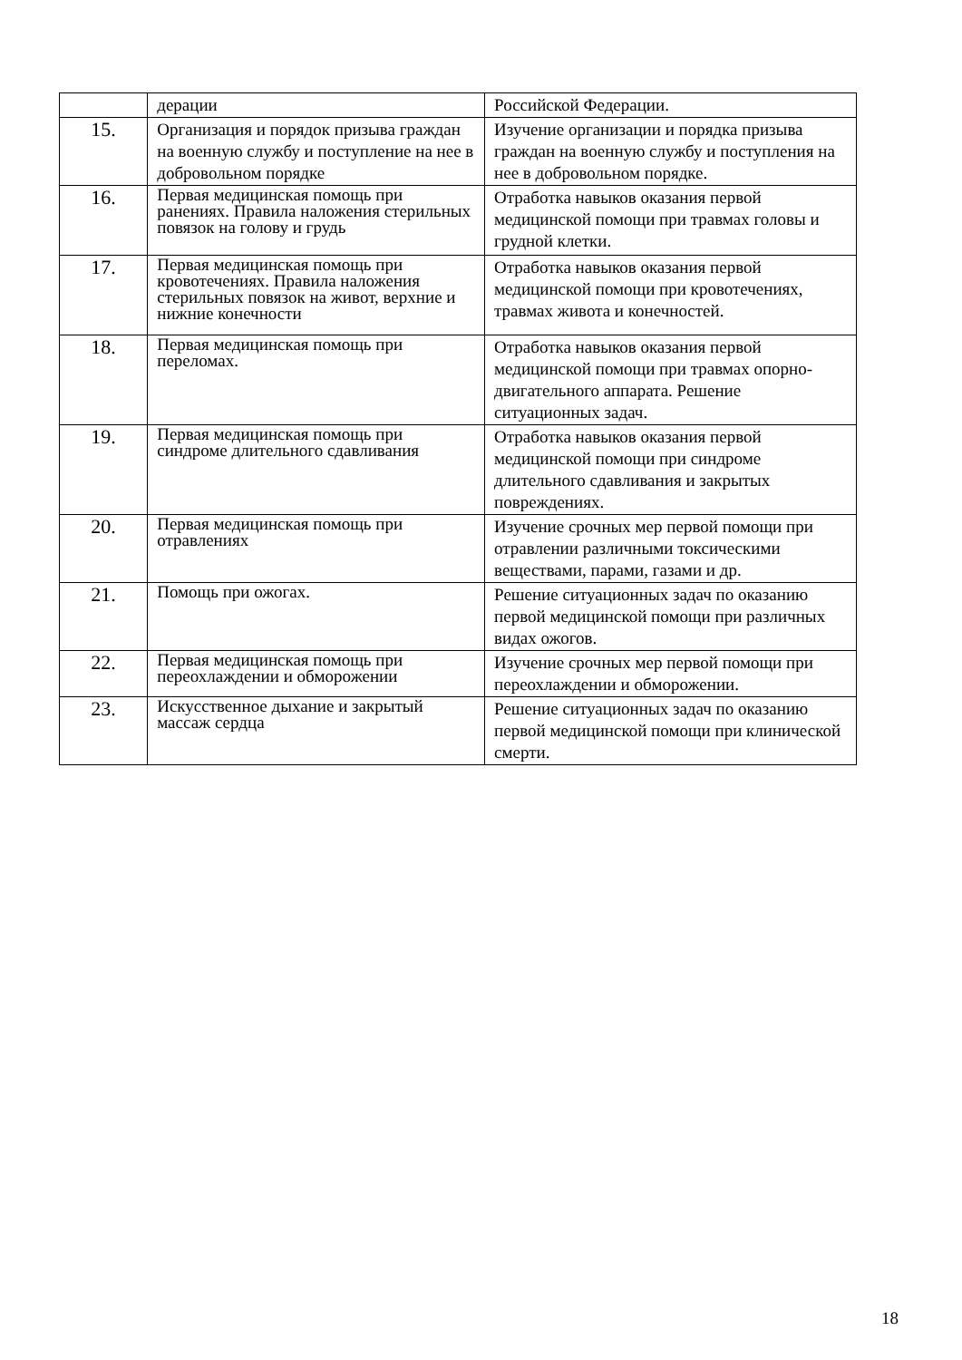| | дерации | Российской Федерации. |
| 15. | Организация и порядок призыва граждан на военную службу и поступление на нее в добровольном порядке | Изучение организации и порядка призыва граждан на военную службу и поступления на нее в добровольном порядке. |
| 16. | Первая медицинская помощь при ранениях. Правила наложения стерильных повязок на голову и грудь | Отработка навыков оказания первой медицинской помощи при травмах головы и грудной клетки. |
| 17. | Первая медицинская помощь при кровотечениях. Правила наложения стерильных повязок на живот, верхние и нижние конечности | Отработка навыков оказания первой медицинской помощи при кровотечениях, травмах живота и конечностей. |
| 18. | Первая медицинская помощь при переломах. | Отработка навыков оказания первой медицинской помощи при травмах опорно-двигательного аппарата. Решение ситуационных задач. |
| 19. | Первая медицинская помощь при синдроме длительного сдавливания | Отработка навыков оказания первой медицинской помощи при синдроме длительного сдавливания и закрытых повреждениях. |
| 20. | Первая медицинская помощь при отравлениях | Изучение срочных мер первой помощи при отравлении различными токсическими веществами, парами, газами и др. |
| 21. | Помощь при ожогах. | Решение ситуационных задач по оказанию первой медицинской помощи при различных видах ожогов. |
| 22. | Первая медицинская помощь при переохлаждении и обморожении | Изучение срочных мер первой помощи при переохлаждении и обморожении. |
| 23. | Искусственное дыхание и закрытый массаж сердца | Решение ситуационных задач по оказанию первой медицинской помощи при клинической смерти. |
18